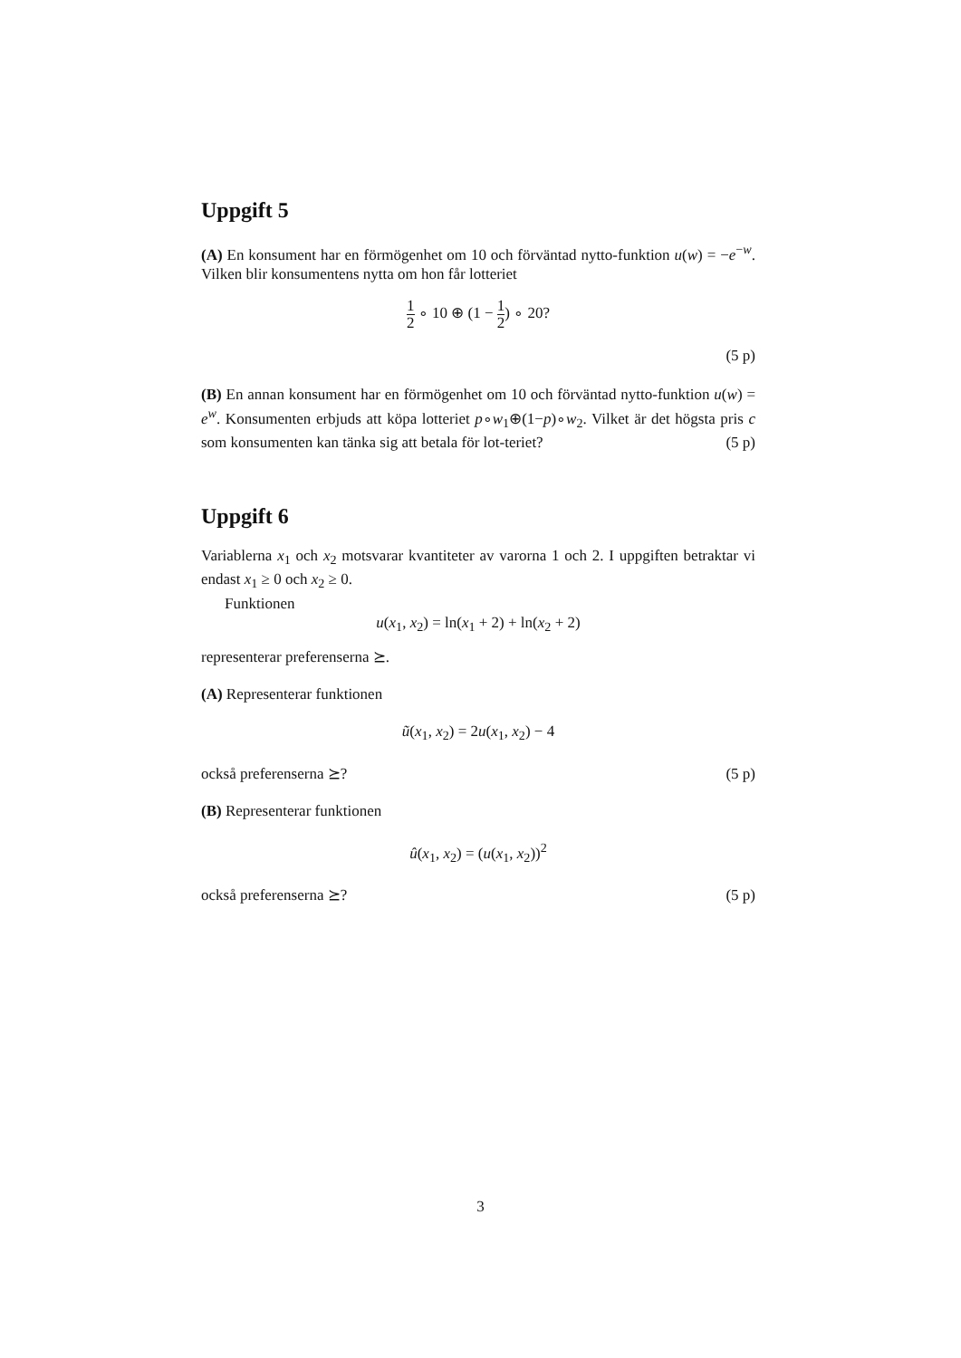Uppgift 5
(A) En konsument har en förmögenhet om 10 och förväntad nytto-funktion u(w) = −e<sup>−w</sup>. Vilken blir konsumentens nytta om hon får lotteriet
1 2 ∘ 10 ⊕ (1 − 1 2) ∘ 20?
(5 p)
(B) En annan konsument har en förmögenhet om 10 och förväntad nytto-funktion u(w) = e<sup>w</sup>. Konsumenten erbjuds att köpa lotteriet p∘w<sub>1</sub>⊕(1−p)∘w<sub>2</sub>. Vilket är det högsta pris c som konsumenten kan tänka sig att betala för lot-teriet? (5 p)
Uppgift 6
Variablerna x<sub>1</sub> och x<sub>2</sub> motsvarar kvantiteter av varorna 1 och 2. I uppgiften betraktar vi endast x<sub>1</sub> ≥ 0 och x<sub>2</sub> ≥ 0.
Funktionen
u(x<sub>1</sub>, x<sub>2</sub>) = ln(x<sub>1</sub> + 2) + ln(x<sub>2</sub> + 2)
representerar preferenserna ⪰.
(A) Representerar funktionen
ũ(x<sub>1</sub>, x<sub>2</sub>) = 2u(x<sub>1</sub>, x<sub>2</sub>) − 4
också preferenserna ⪰? (5 p)
(B) Representerar funktionen
û(x<sub>1</sub>, x<sub>2</sub>) = (u(x<sub>1</sub>, x<sub>2</sub>))<sup>2</sup>
också preferenserna ⪰? (5 p)
3